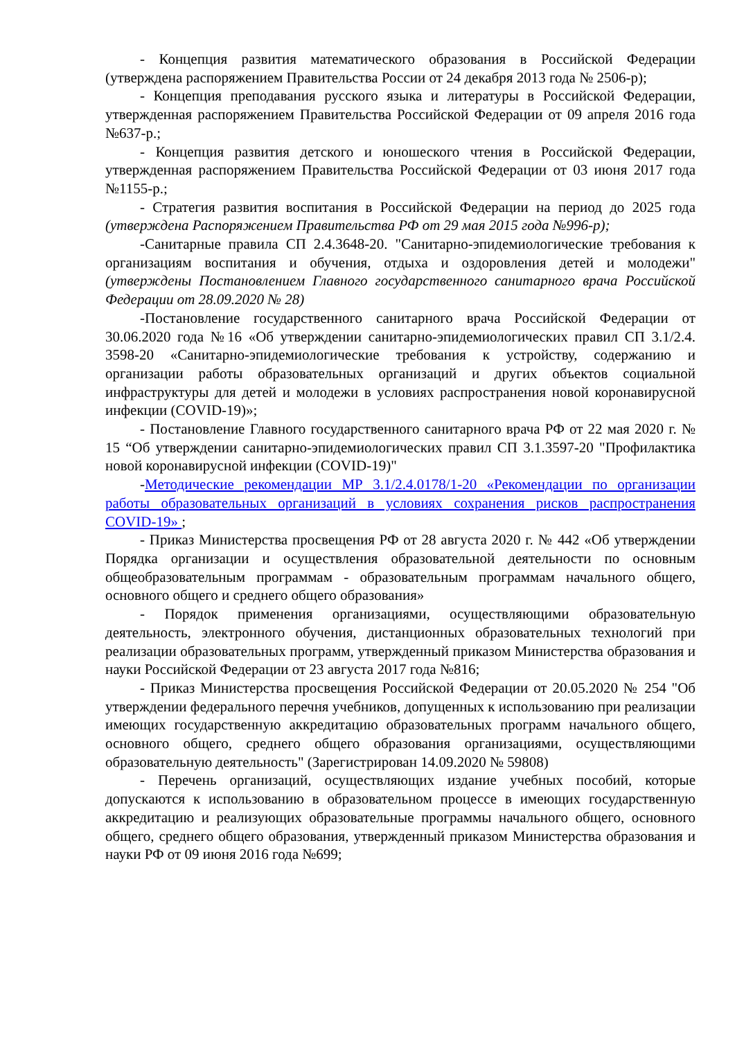- Концепция развития математического образования в Российской Федерации (утверждена распоряжением Правительства России от 24 декабря 2013 года № 2506-р);
- Концепция преподавания русского языка и литературы в Российской Федерации, утвержденная распоряжением Правительства Российской Федерации от 09 апреля 2016 года №637-р.;
- Концепция развития детского и юношеского чтения в Российской Федерации, утвержденная распоряжением Правительства Российской Федерации от 03 июня 2017 года №1155-р.;
- Стратегия развития воспитания в Российской Федерации на период до 2025 года (утверждена Распоряжением Правительства РФ от 29 мая 2015 года №996-р);
-Санитарные правила СП 2.4.3648-20. "Санитарно-эпидемиологические требования к организациям воспитания и обучения, отдыха и оздоровления детей и молодежи" (утверждены Постановлением Главного государственного санитарного врача Российской Федерации от 28.09.2020 № 28)
-Постановление государственного санитарного врача Российской Федерации от 30.06.2020 года №16 «Об утверждении санитарно-эпидемиологических правил СП 3.1/2.4. 3598-20 «Санитарно-эпидемиологические требования к устройству, содержанию и организации работы образовательных организаций и других объектов социальной инфраструктуры для детей и молодежи в условиях распространения новой коронавирусной инфекции (COVID-19)»;
- Постановление Главного государственного санитарного врача РФ от 22 мая 2020 г. № 15 “Об утверждении санитарно-эпидемиологических правил СП 3.1.3597-20 "Профилактика новой коронавирусной инфекции (COVID-19)"
-Методические рекомендации МР 3.1/2.4.0178/1-20 «Рекомендации по организации работы образовательных организаций в условиях сохранения рисков распространения COVID-19» ;
- Приказ Министерства просвещения РФ от 28 августа 2020 г. № 442 «Об утверждении Порядка организации и осуществления образовательной деятельности по основным общеобразовательным программам - образовательным программам начального общего, основного общего и среднего общего образования»
- Порядок применения организациями, осуществляющими образовательную деятельность, электронного обучения, дистанционных образовательных технологий при реализации образовательных программ, утвержденный приказом Министерства образования и науки Российской Федерации от 23 августа 2017 года №816;
- Приказ Министерства просвещения Российской Федерации от 20.05.2020 № 254 "Об утверждении федерального перечня учебников, допущенных к использованию при реализации имеющих государственную аккредитацию образовательных программ начального общего, основного общего, среднего общего образования организациями, осуществляющими образовательную деятельность" (Зарегистрирован 14.09.2020 № 59808)
- Перечень организаций, осуществляющих издание учебных пособий, которые допускаются к использованию в образовательном процессе в имеющих государственную аккредитацию и реализующих образовательные программы начального общего, основного общего, среднего общего образования, утвержденный приказом Министерства образования и науки РФ от 09 июня 2016 года №699;